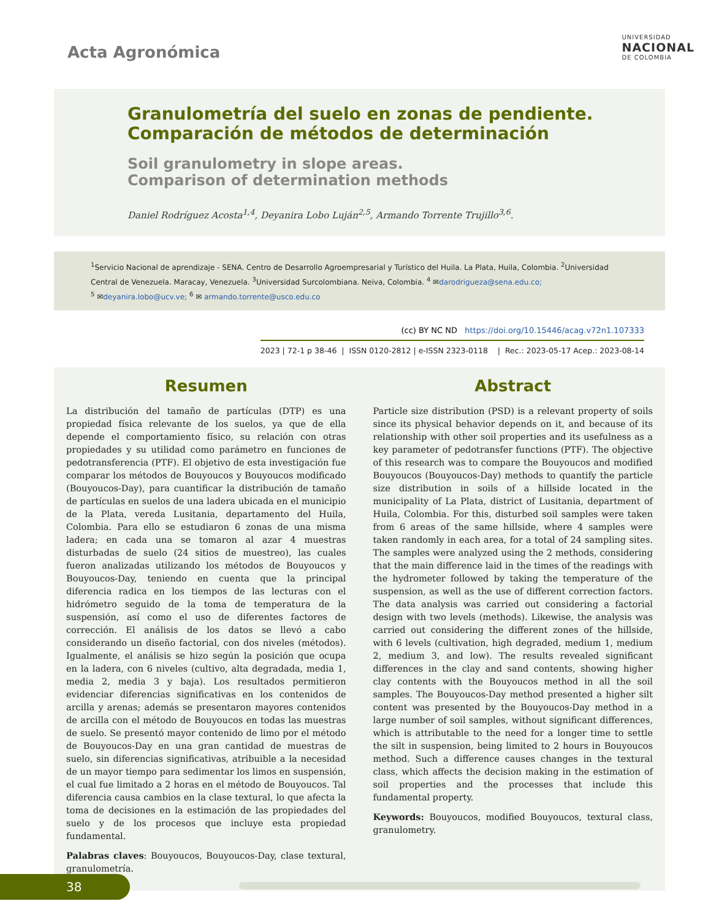Acta Agronómica
UNIVERSIDAD
NACIONAL
DE COLOMBIA
Granulometría del suelo en zonas de pendiente.
Comparación de métodos de determinación
Soil granulometry in slope areas.
Comparison of determination methods
Daniel Rodríguez Acosta<sup>1,4</sup>, Deyanira Lobo Luján<sup>2,5</sup>, Armando Torrente Trujillo<sup>3,6</sup>.
<sup>1</sup> Servicio Nacional de aprendizaje - SENA. Centro de Desarrollo Agroempresarial y Turístico del Huila. La Plata, Huila, Colombia. <sup>2</sup>Universidad Central de Venezuela. Maracay, Venezuela. <sup>3</sup>Universidad Surcolombiana. Neiva, Colombia. <sup>4</sup> ✉darodrigueza@sena.edu.co;
<sup>5</sup> ✉deyanira.lobo@ucv.ve; <sup>6</sup> ✉ armando.torrente@usco.edu.co
(cc) BY NC ND https://doi.org/10.15446/acag.v72n1.107333
2023 | 72-1 p 38-46 | ISSN 0120-2812 | e-ISSN 2323-0118 | Rec.: 2023-05-17 Acep.: 2023-08-14
Resumen
La distribución del tamaño de partículas (DTP) es una propiedad física relevante de los suelos, ya que de ella depende el comportamiento físico, su relación con otras propiedades y su utilidad como parámetro en funciones de pedotransferencia (PTF). El objetivo de esta investigación fue comparar los métodos de Bouyoucos y Bouyoucos modificado (Bouyoucos-Day), para cuantificar la distribución de tamaño de partículas en suelos de una ladera ubicada en el municipio de la Plata, vereda Lusitania, departamento del Huila, Colombia. Para ello se estudiaron 6 zonas de una misma ladera; en cada una se tomaron al azar 4 muestras disturbadas de suelo (24 sitios de muestreo), las cuales fueron analizadas utilizando los métodos de Bouyoucos y Bouyoucos-Day, teniendo en cuenta que la principal diferencia radica en los tiempos de las lecturas con el hidrómetro seguido de la toma de temperatura de la suspensión, así como el uso de diferentes factores de corrección. El análisis de los datos se llevó a cabo considerando un diseño factorial, con dos niveles (métodos). Igualmente, el análisis se hizo según la posición que ocupa en la ladera, con 6 niveles (cultivo, alta degradada, media 1, media 2, media 3 y baja). Los resultados permitieron evidenciar diferencias significativas en los contenidos de arcilla y arenas; además se presentaron mayores contenidos de arcilla con el método de Bouyoucos en todas las muestras de suelo. Se presentó mayor contenido de limo por el método de Bouyoucos-Day en una gran cantidad de muestras de suelo, sin diferencias significativas, atribuible a la necesidad de un mayor tiempo para sedimentar los limos en suspensión, el cual fue limitado a 2 horas en el método de Bouyoucos. Tal diferencia causa cambios en la clase textural, lo que afecta la toma de decisiones en la estimación de las propiedades del suelo y de los procesos que incluye esta propiedad fundamental.
Palabras claves: Bouyoucos, Bouyoucos-Day, clase textural, granulometría.
Abstract
Particle size distribution (PSD) is a relevant property of soils since its physical behavior depends on it, and because of its relationship with other soil properties and its usefulness as a key parameter of pedotransfer functions (PTF). The objective of this research was to compare the Bouyoucos and modified Bouyoucos (Bouyoucos-Day) methods to quantify the particle size distribution in soils of a hillside located in the municipality of La Plata, district of Lusitania, department of Huila, Colombia. For this, disturbed soil samples were taken from 6 areas of the same hillside, where 4 samples were taken randomly in each area, for a total of 24 sampling sites. The samples were analyzed using the 2 methods, considering that the main difference laid in the times of the readings with the hydrometer followed by taking the temperature of the suspension, as well as the use of different correction factors. The data analysis was carried out considering a factorial design with two levels (methods). Likewise, the analysis was carried out considering the different zones of the hillside, with 6 levels (cultivation, high degraded, medium 1, medium 2, medium 3, and low). The results revealed significant differences in the clay and sand contents, showing higher clay contents with the Bouyoucos method in all the soil samples. The Bouyoucos-Day method presented a higher silt content was presented by the Bouyoucos-Day method in a large number of soil samples, without significant differences, which is attributable to the need for a longer time to settle the silt in suspension, being limited to 2 hours in Bouyoucos method. Such a difference causes changes in the textural class, which affects the decision making in the estimation of soil properties and the processes that include this fundamental property.
Keywords: Bouyoucos, modified Bouyoucos, textural class, granulometry.
38